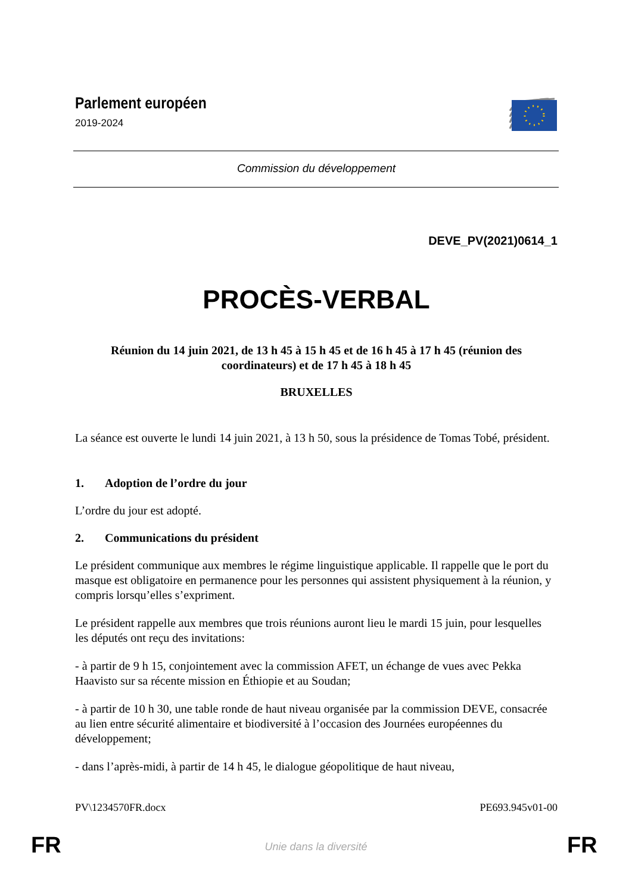Parlement européen
2019-2024
Commission du développement
DEVE_PV(2021)0614_1
PROCÈS-VERBAL
Réunion du 14 juin 2021, de 13 h 45 à 15 h 45 et de 16 h 45 à 17 h 45 (réunion des coordinateurs) et de 17 h 45 à 18 h 45
BRUXELLES
La séance est ouverte le lundi 14 juin 2021, à 13 h 50, sous la présidence de Tomas Tobé, président.
1. Adoption de l’ordre du jour
L’ordre du jour est adopté.
2. Communications du président
Le président communique aux membres le régime linguistique applicable. Il rappelle que le port du masque est obligatoire en permanence pour les personnes qui assistent physiquement à la réunion, y compris lorsqu’elles s’expriment.
Le président rappelle aux membres que trois réunions auront lieu le mardi 15 juin, pour lesquelles les députés ont reçu des invitations:
- à partir de 9 h 15, conjointement avec la commission AFET, un échange de vues avec Pekka Haavisto sur sa récente mission en Éthiopie et au Soudan;
- à partir de 10 h 30, une table ronde de haut niveau organisée par la commission DEVE, consacrée au lien entre sécurité alimentaire et biodiversité à l’occasion des Journées européennes du développement;
- dans l’après-midi, à partir de 14 h 45, le dialogue géopolitique de haut niveau,
PV\1234570FR.docx PE693.945v01-00
FR Unie dans la diversité FR